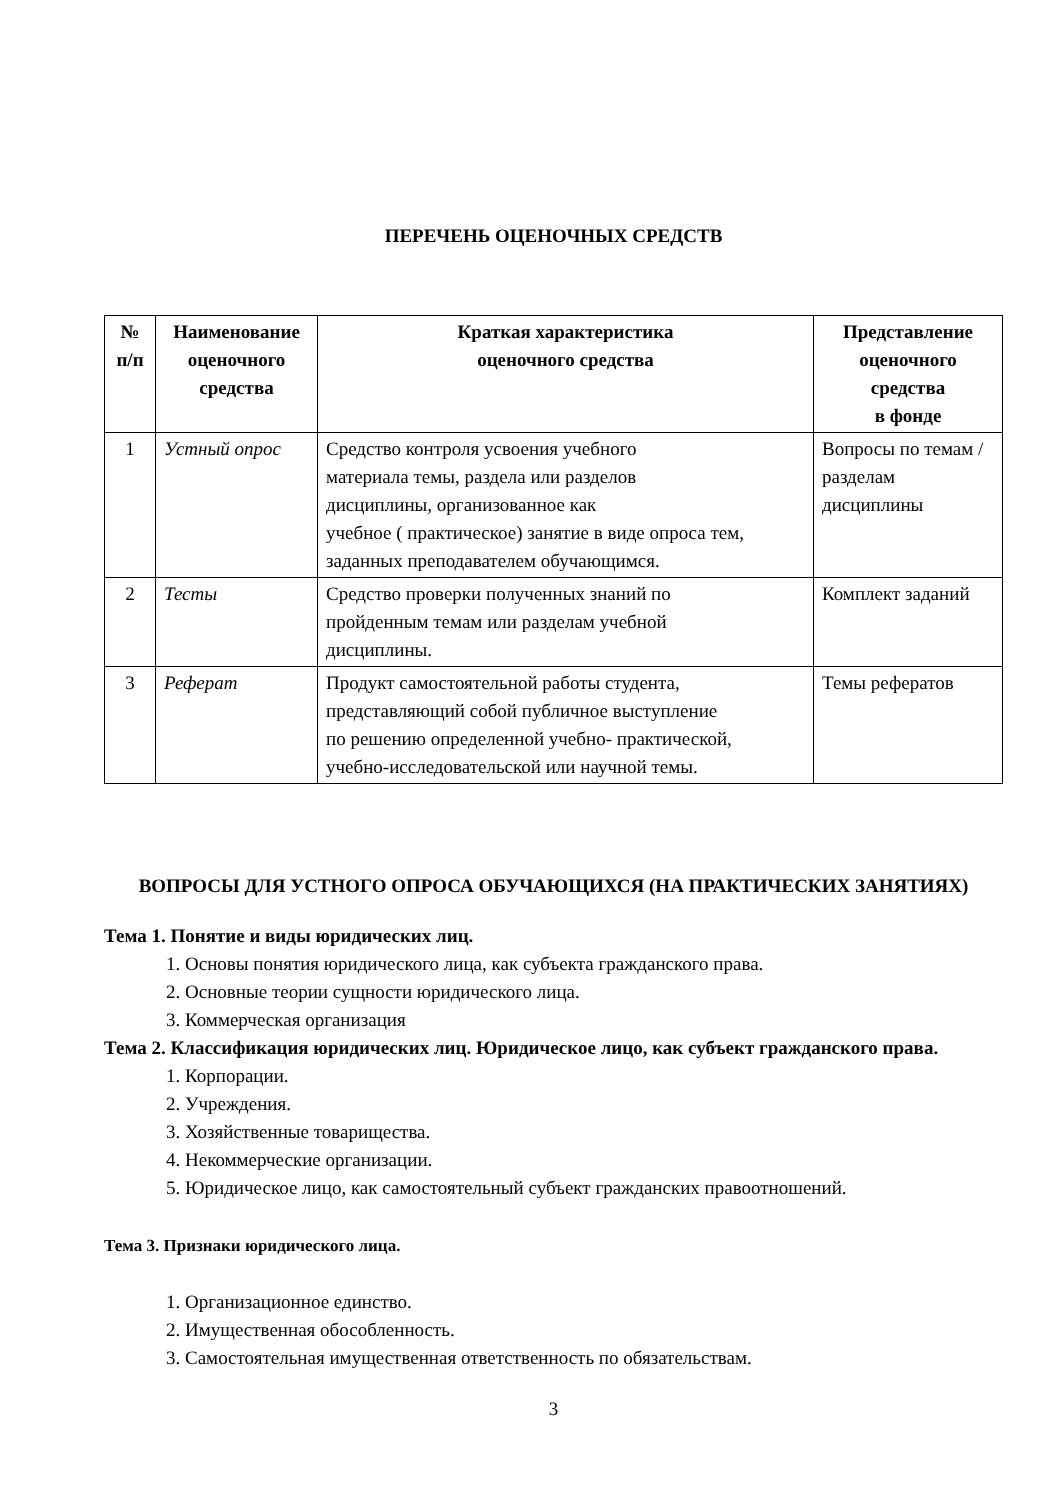ПЕРЕЧЕНЬ ОЦЕНОЧНЫХ СРЕДСТВ
| № п/п | Наименование оценочного средства | Краткая характеристика оценочного средства | Представление оценочного средства в фонде |
| --- | --- | --- | --- |
| 1 | Устный опрос | Средство контроля усвоения учебного материала темы, раздела или разделов дисциплины, организованное как учебное ( практическое) занятие в виде опроса тем, заданных преподавателем обучающимся. | Вопросы по темам / разделам дисциплины |
| 2 | Тесты | Средство проверки полученных знаний по пройденным темам или разделам учебной дисциплины. | Комплект заданий |
| 3 | Реферат | Продукт самостоятельной работы студента, представляющий собой публичное выступление по решению определенной учебно- практической, учебно-исследовательской или научной темы. | Темы рефератов |
ВОПРОСЫ ДЛЯ УСТНОГО ОПРОСА ОБУЧАЮЩИХСЯ (НА ПРАКТИЧЕСКИХ ЗАНЯТИЯХ)
Тема 1. Понятие и виды юридических лиц.
1. Основы понятия юридического лица, как субъекта гражданского права.
2. Основные теории сущности юридического лица.
3. Коммерческая организация
Тема 2. Классификация юридических лиц. Юридическое лицо, как субъект гражданского права.
1. Корпорации.
2. Учреждения.
3. Хозяйственные товарищества.
4. Некоммерческие организации.
5. Юридическое лицо, как самостоятельный субъект гражданских правоотношений.
Тема 3. Признаки юридического лица.
1. Организационное единство.
2. Имущественная обособленность.
3. Самостоятельная имущественная ответственность по обязательствам.
3